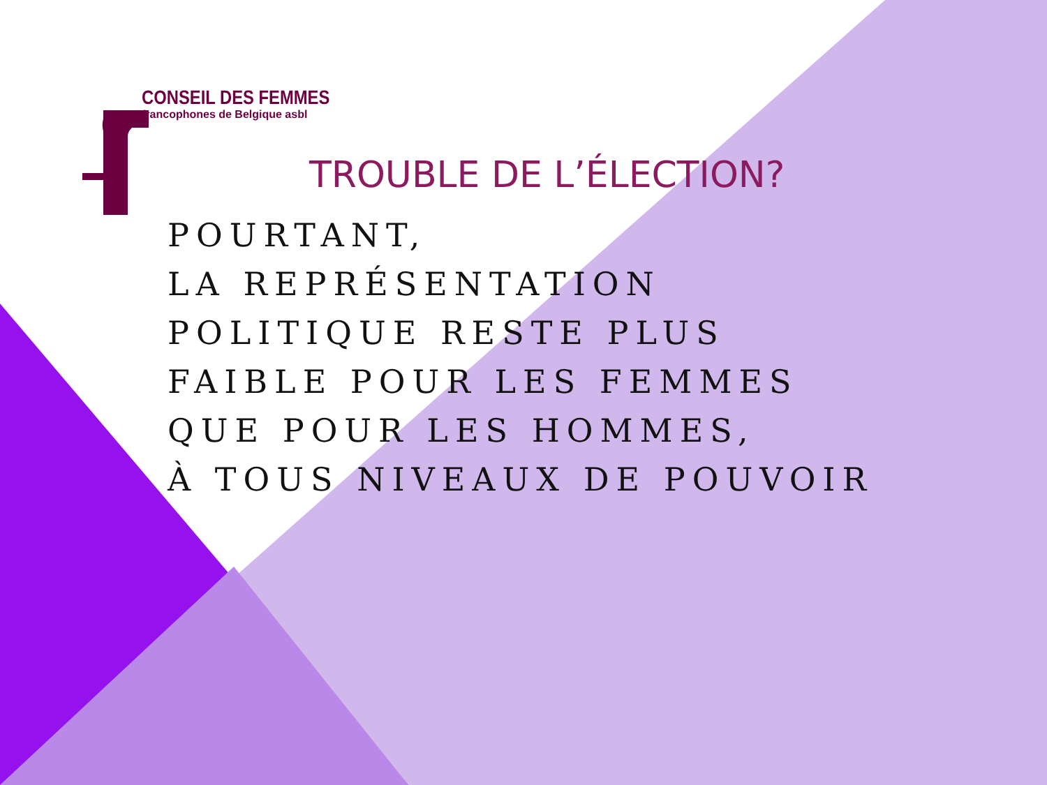CONSEIL DES FEMMES
francophones de Belgique asbl
TROUBLE DE L’ÉLECTION?
POURTANT,
LA REPRÉSENTATION
POLITIQUE RESTE PLUS
FAIBLE POUR LES FEMMES
QUE POUR LES HOMMES,
À TOUS NIVEAUX DE POUVOIR